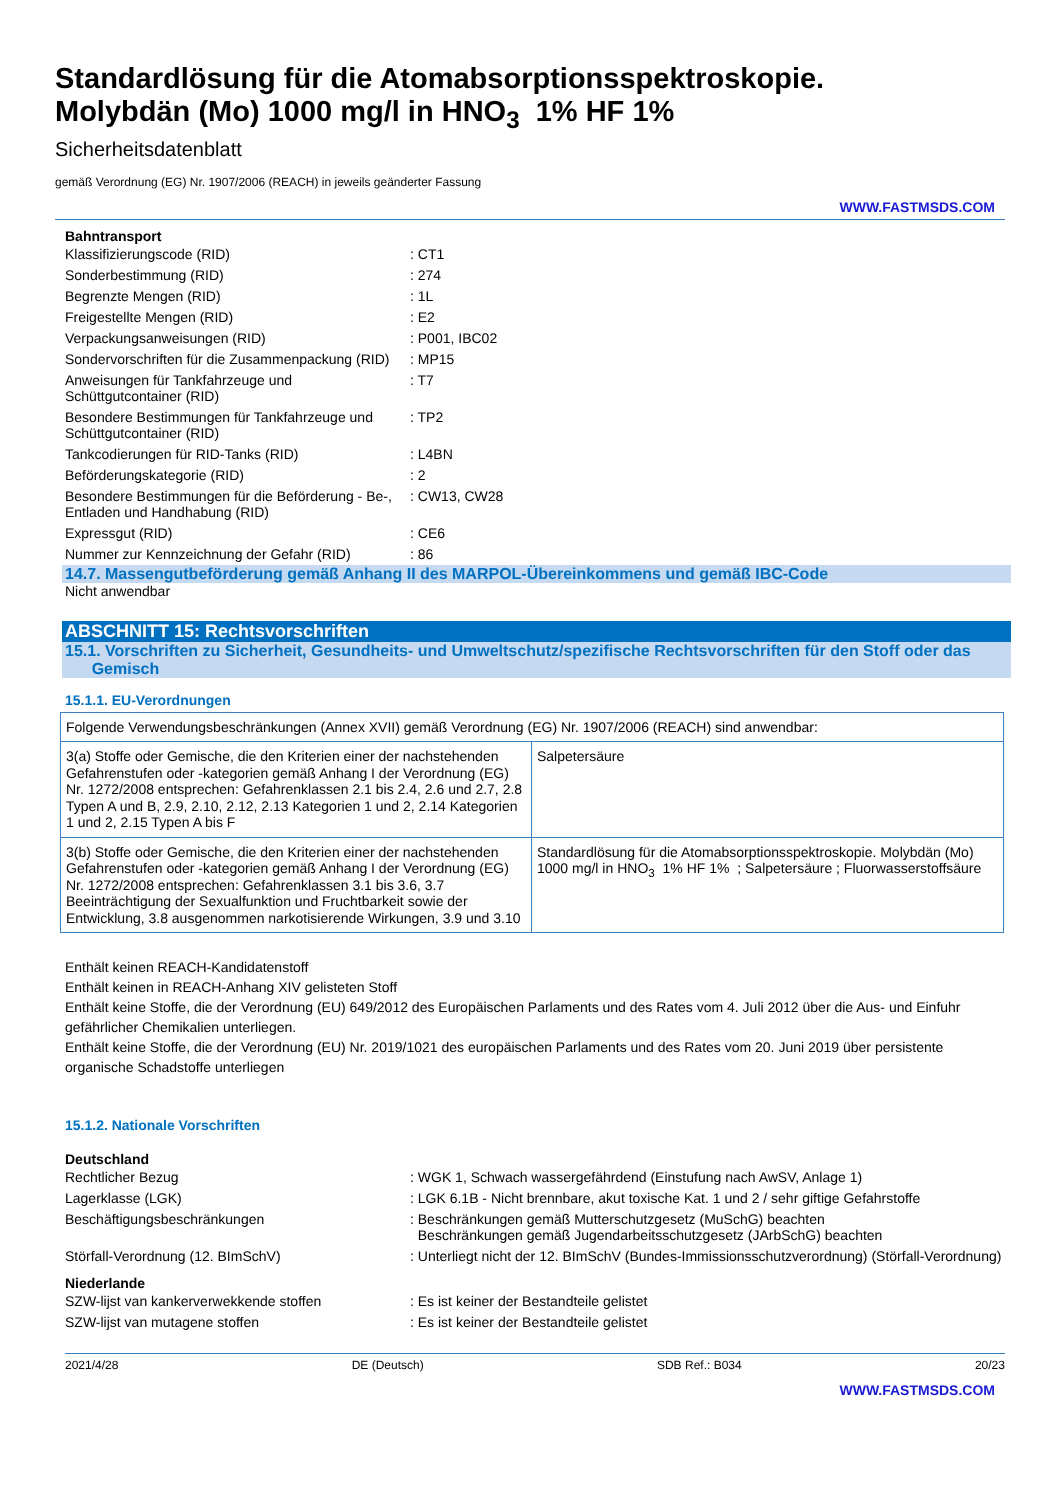Standardlösung für die Atomabsorptionsspektroskopie.
Molybdän (Mo) 1000 mg/l in HNO<sub>3</sub> 1% HF 1%
Sicherheitsdatenblatt
gemäß Verordnung (EG) Nr. 1907/2006 (REACH) in jeweils geänderter Fassung
WWW.FASTMSDS.COM
Bahntransport
| Klassifizierungscode (RID) | : CT1 |
| Sonderbestimmung (RID) | : 274 |
| Begrenzte Mengen (RID) | : 1L |
| Freigestellte Mengen (RID) | : E2 |
| Verpackungsanweisungen (RID) | : P001, IBC02 |
| Sondervorschriften für die Zusammenpackung (RID) | : MP15 |
| Anweisungen für Tankfahrzeuge und Schüttgutcontainer (RID) | : T7 |
| Besondere Bestimmungen für Tankfahrzeuge und Schüttgutcontainer (RID) | : TP2 |
| Tankcodierungen für RID-Tanks (RID) | : L4BN |
| Beförderungskategorie (RID) | : 2 |
| Besondere Bestimmungen für die Beförderung - Be-, Entladen und Handhabung (RID) | : CW13, CW28 |
| Expressgut (RID) | : CE6 |
| Nummer zur Kennzeichnung der Gefahr (RID) | : 86 |
14.7. Massengutbeförderung gemäß Anhang II des MARPOL-Übereinkommens und gemäß IBC-Code
Nicht anwendbar
ABSCHNITT 15: Rechtsvorschriften
15.1. Vorschriften zu Sicherheit, Gesundheits- und Umweltschutz/spezifische Rechtsvorschriften für den Stoff oder das
Gemisch
15.1.1. EU-Verordnungen
| Folgende Verwendungsbeschränkungen (Annex XVII) gemäß Verordnung (EG) Nr. 1907/2006 (REACH) sind anwendbar: | |
| 3(a) Stoffe oder Gemische, die den Kriterien einer der nachstehenden Gefahrenstufen oder -kategorien gemäß Anhang I der Verordnung (EG) Nr. 1272/2008 entsprechen: Gefahrenklassen 2.1 bis 2.4, 2.6 und 2.7, 2.8 Typen A und B, 2.9, 2.10, 2.12, 2.13 Kategorien 1 und 2, 2.14 Kategorien 1 und 2, 2.15 Typen A bis F | Salpetersäure |
| 3(b) Stoffe oder Gemische, die den Kriterien einer der nachstehenden Gefahrenstufen oder -kategorien gemäß Anhang I der Verordnung (EG) Nr. 1272/2008 entsprechen: Gefahrenklassen 3.1 bis 3.6, 3.7 Beeinträchtigung der Sexualfunktion und Fruchtbarkeit sowie der Entwicklung, 3.8 ausgenommen narkotisierende Wirkungen, 3.9 und 3.10 | Standardlösung für die Atomabsorptionsspektroskopie. Molybdän (Mo) 1000 mg/l in HNO<sub>3</sub> 1% HF 1% ; Salpetersäure ; Fluorwasserstoffsäure |
Enthält keinen REACH-Kandidatenstoff
Enthält keinen in REACH-Anhang XIV gelisteten Stoff
Enthält keine Stoffe, die der Verordnung (EU) 649/2012 des Europäischen Parlaments und des Rates vom 4. Juli 2012 über die Aus- und Einfuhr gefährlicher Chemikalien unterliegen.
Enthält keine Stoffe, die der Verordnung (EU) Nr. 2019/1021 des europäischen Parlaments und des Rates vom 20. Juni 2019 über persistente organische Schadstoffe unterliegen
15.1.2. Nationale Vorschriften
Deutschland
| Rechtlicher Bezug | : WGK 1, Schwach wassergefährdend (Einstufung nach AwSV, Anlage 1) |
| Lagerklasse (LGK) | : LGK 6.1B - Nicht brennbare, akut toxische Kat. 1 und 2 / sehr giftige Gefahrstoffe |
| Beschäftigungsbeschränkungen | : Beschränkungen gemäß Mutterschutzgesetz (MuSchG) beachten Beschränkungen gemäß Jugendarbeitsschutzgesetz (JArbSchG) beachten |
| Störfall-Verordnung (12. BImSchV) | : Unterliegt nicht der 12. BImSchV (Bundes-Immissionsschutzverordnung) (Störfall-Verordnung) |
Niederlande
| SZW-lijst van kankerverwekkende stoffen | : Es ist keiner der Bestandteile gelistet |
| SZW-lijst van mutagene stoffen | : Es ist keiner der Bestandteile gelistet |
2021/4/28 DE (Deutsch) SDB Ref.: B034 20/23
WWW.FASTMSDS.COM